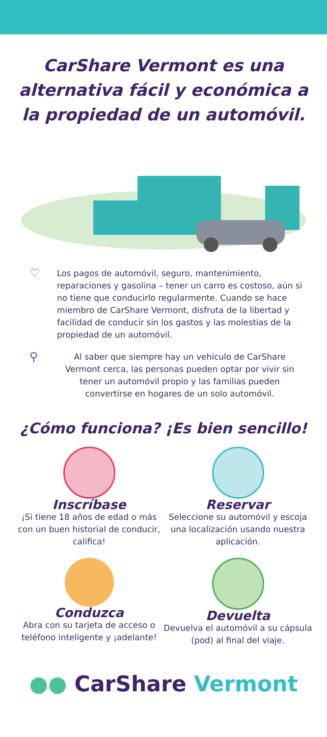CarShare Vermont es una alternativa fácil y económica a la propiedad de un automóvil.
♡
Los pagos de automóvil, seguro, mantenimiento, reparaciones y gasolina – tener un carro es costoso, aún si no tiene que conducirlo regularmente. Cuando se hace miembro de CarShare Vermont, disfruta de la libertad y facilidad de conducir sin los gastos y las molestias de la propiedad de un automóvil.
⚲
Al saber que siempre hay un vehículo de CarShare Vermont cerca, las personas pueden optar por vivir sin tener un automóvil propio y las familias pueden convertirse en hogares de un solo automóvil.
¿Cómo funciona? ¡Es bien sencillo!
Inscríbase
¡Si tiene 18 años de edad o más con un buen historial de conducir, califica!
Reservar
Seleccione su automóvil y escoja una localización usando nuestra aplicación.
Conduzca
Abra con su tarjeta de acceso o teléfono inteligente y ¡adelante!
Devuelta
Devuelva el automóvil a su cápsula (pod) al final del viaje.
●● CarShare Vermont